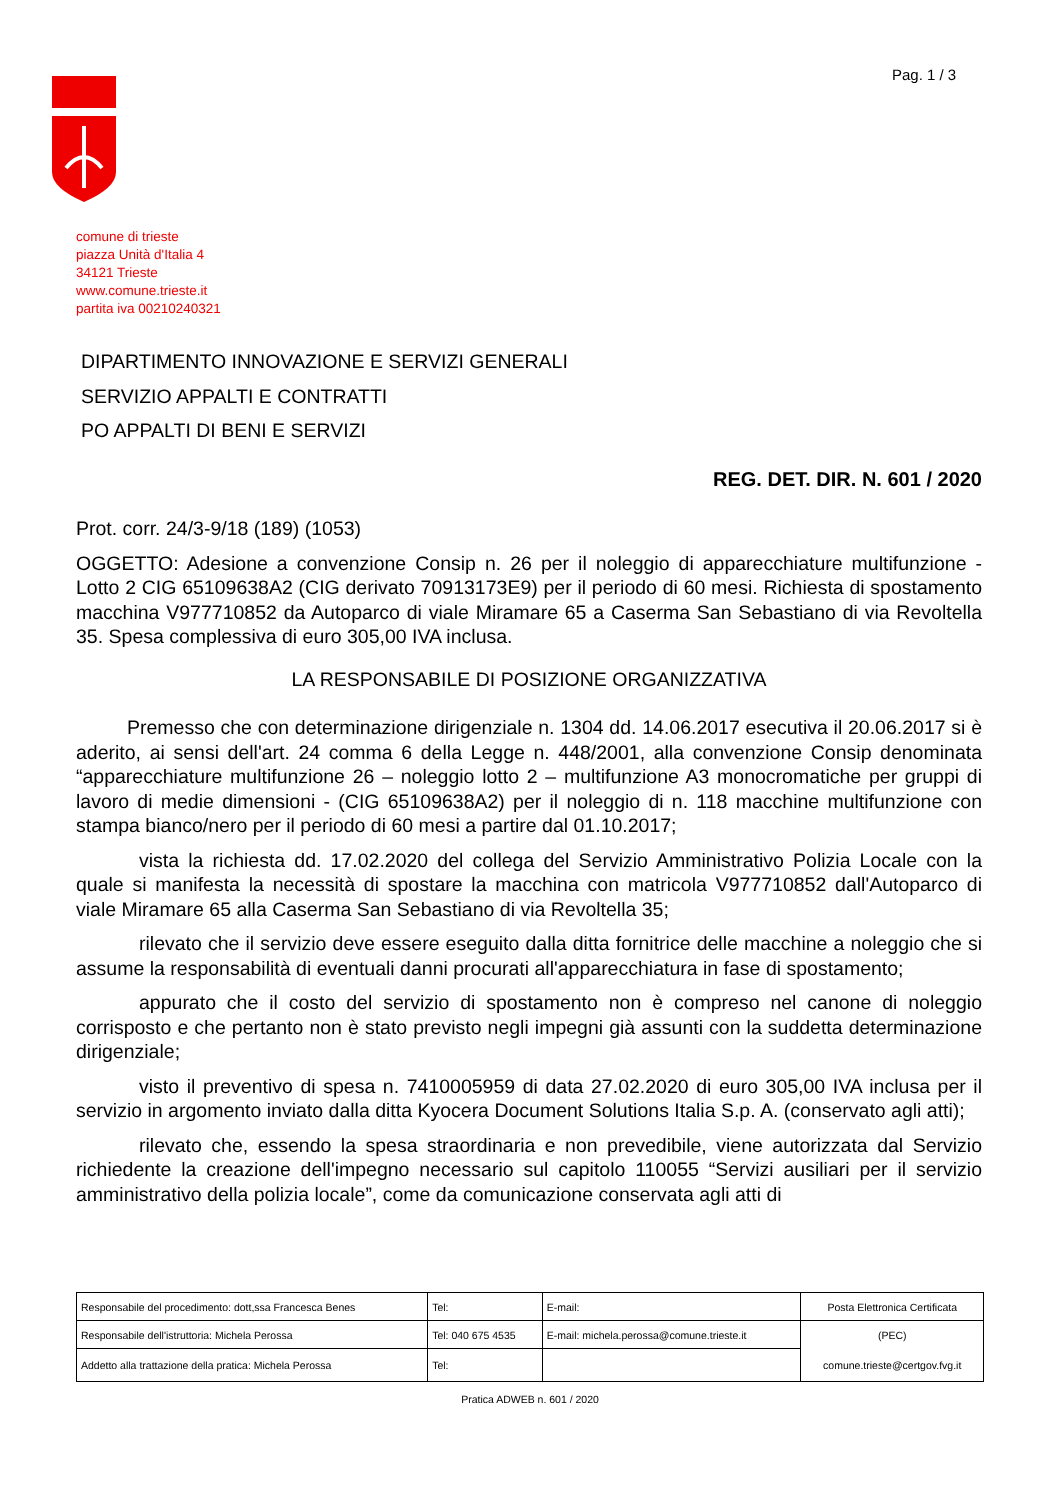Pag. 1 / 3
comune di trieste
piazza Unità d'Italia 4
34121 Trieste
www.comune.trieste.it
partita iva 00210240321
DIPARTIMENTO INNOVAZIONE E SERVIZI GENERALI
SERVIZIO APPALTI E CONTRATTI
PO APPALTI DI BENI E SERVIZI
REG. DET. DIR. N. 601 / 2020
Prot. corr. 24/3-9/18 (189) (1053)
OGGETTO: Adesione a convenzione Consip n. 26 per il noleggio di apparecchiature multifunzione - Lotto 2 CIG 65109638A2 (CIG derivato 70913173E9) per il periodo di 60 mesi. Richiesta di spostamento macchina V977710852 da Autoparco di viale Miramare 65 a Caserma San Sebastiano di via Revoltella 35. Spesa complessiva di euro 305,00 IVA inclusa.
LA RESPONSABILE DI POSIZIONE ORGANIZZATIVA
Premesso che con determinazione dirigenziale n. 1304 dd. 14.06.2017 esecutiva il 20.06.2017 si è aderito, ai sensi dell'art. 24 comma 6 della Legge n. 448/2001, alla convenzione Consip denominata “apparecchiature multifunzione 26 – noleggio lotto 2 – multifunzione A3 monocromatiche per gruppi di lavoro di medie dimensioni - (CIG 65109638A2) per il noleggio di n. 118 macchine multifunzione con stampa bianco/nero per il periodo di 60 mesi a partire dal 01.10.2017;
vista la richiesta dd. 17.02.2020 del collega del Servizio Amministrativo Polizia Locale con la quale si manifesta la necessità di spostare la macchina con matricola V977710852 dall'Autoparco di viale Miramare 65 alla Caserma San Sebastiano di via Revoltella 35;
rilevato che il servizio deve essere eseguito dalla ditta fornitrice delle macchine a noleggio che si assume la responsabilità di eventuali danni procurati all'apparecchiatura in fase di spostamento;
appurato che il costo del servizio di spostamento non è compreso nel canone di noleggio corrisposto e che pertanto non è stato previsto negli impegni già assunti con la suddetta determinazione dirigenziale;
visto il preventivo di spesa n. 7410005959 di data 27.02.2020 di euro 305,00 IVA inclusa per il servizio in argomento inviato dalla ditta Kyocera Document Solutions Italia S.p. A. (conservato agli atti);
rilevato che, essendo la spesa straordinaria e non prevedibile, viene autorizzata dal Servizio richiedente la creazione dell'impegno necessario sul capitolo 110055 “Servizi ausiliari per il servizio amministrativo della polizia locale”, come da comunicazione conservata agli atti di
| Responsabile del procedimento: dott,ssa Francesca Benes | Tel: | E-mail: | Posta Elettronica Certificata |
| Responsabile dell'istruttoria: Michela Perossa | Tel: 040 675 4535 | E-mail: michela.perossa@comune.trieste.it | (PEC) |
| Addetto alla trattazione della pratica: Michela Perossa | Tel: | | comune.trieste@certgov.fvg.it |
Pratica ADWEB n. 601 / 2020